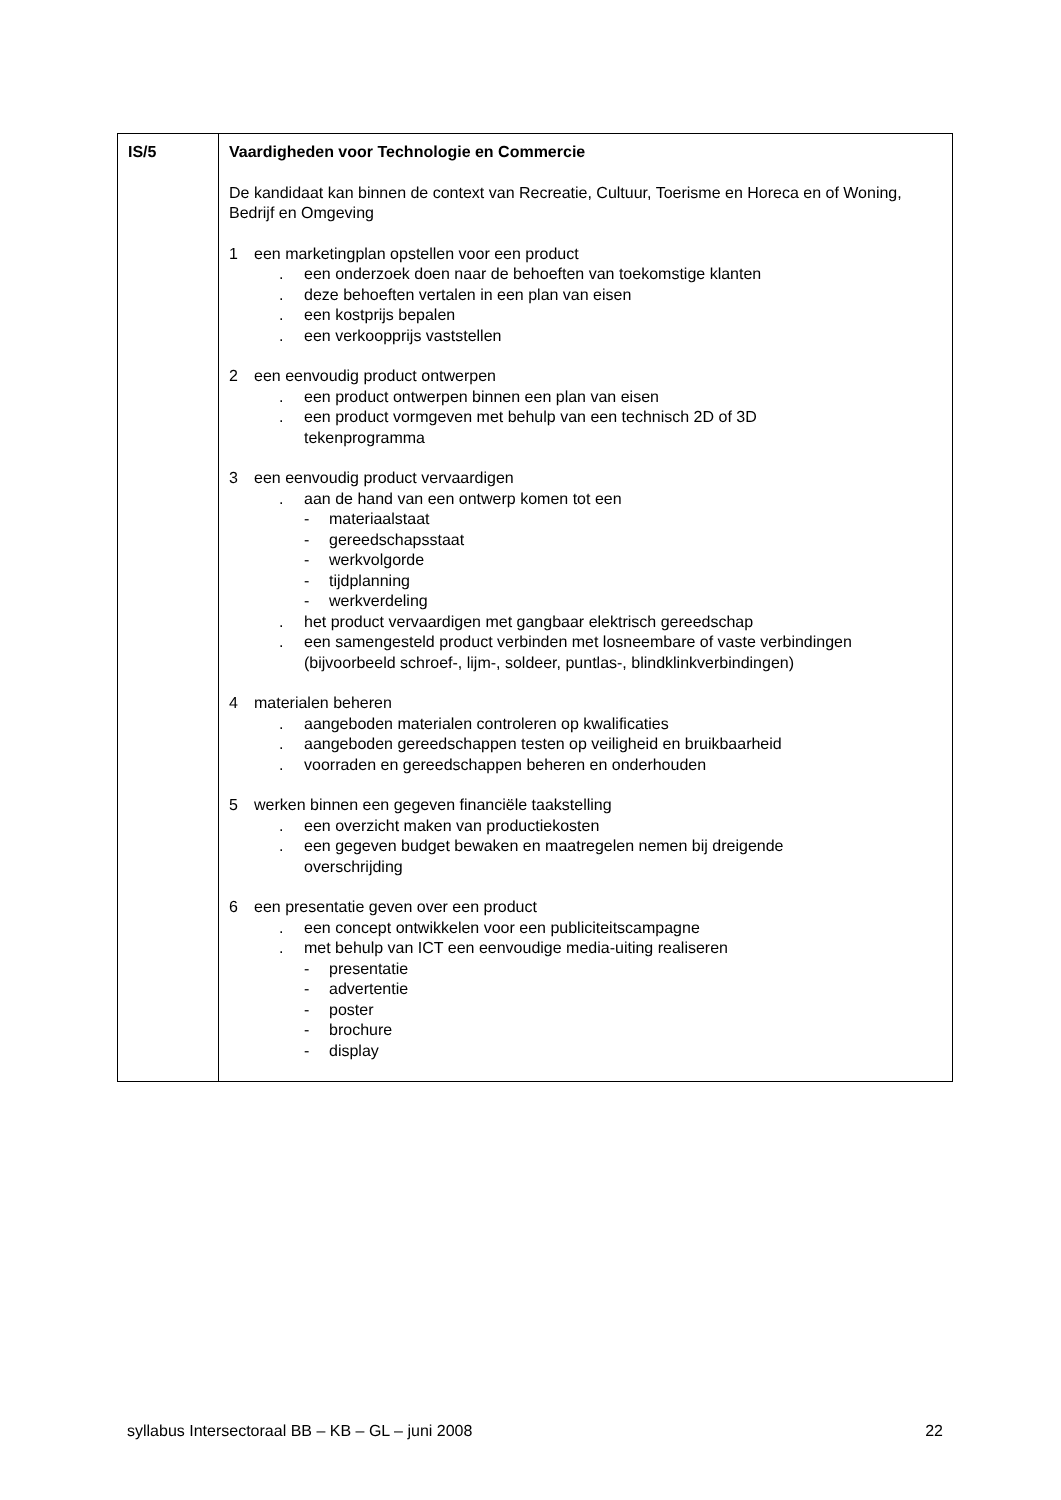| IS/5 | Vaardigheden voor Technologie en Commercie De kandidaat kan binnen de context van Recreatie, Cultuur, Toerisme en Horeca en of Woning, Bedrijf en Omgeving 1 een marketingplan opstellen voor een product . een onderzoek doen naar de behoeften van toekomstige klanten . deze behoeften vertalen in een plan van eisen . een kostprijs bepalen . een verkoopprijs vaststellen 2 een eenvoudig product ontwerpen . een product ontwerpen binnen een plan van eisen . een product vormgeven met behulp van een technisch 2D of 3D tekenprogramma 3 een eenvoudig product vervaardigen . aan de hand van een ontwerp komen tot een - materiaalstaat - gereedschapsstaat - werkvolgorde - tijdplanning - werkverdeling . het product vervaardigen met gangbaar elektrisch gereedschap . een samengesteld product verbinden met losneembare of vaste verbindingen (bijvoorbeeld schroef-, lijm-, soldeer, puntlas-, blindklinkverbindingen) 4 materialen beheren . aangeboden materialen controleren op kwalificaties . aangeboden gereedschappen testen op veiligheid en bruikbaarheid . voorraden en gereedschappen beheren en onderhouden 5 werken binnen een gegeven financiële taakstelling . een overzicht maken van productiekosten . een gegeven budget bewaken en maatregelen nemen bij dreigende overschrijding 6 een presentatie geven over een product . een concept ontwikkelen voor een publiciteitscampagne . met behulp van ICT een eenvoudige media-uiting realiseren - presentatie - advertentie - poster - brochure - display |
syllabus Intersectoraal BB – KB – GL – juni 2008 22